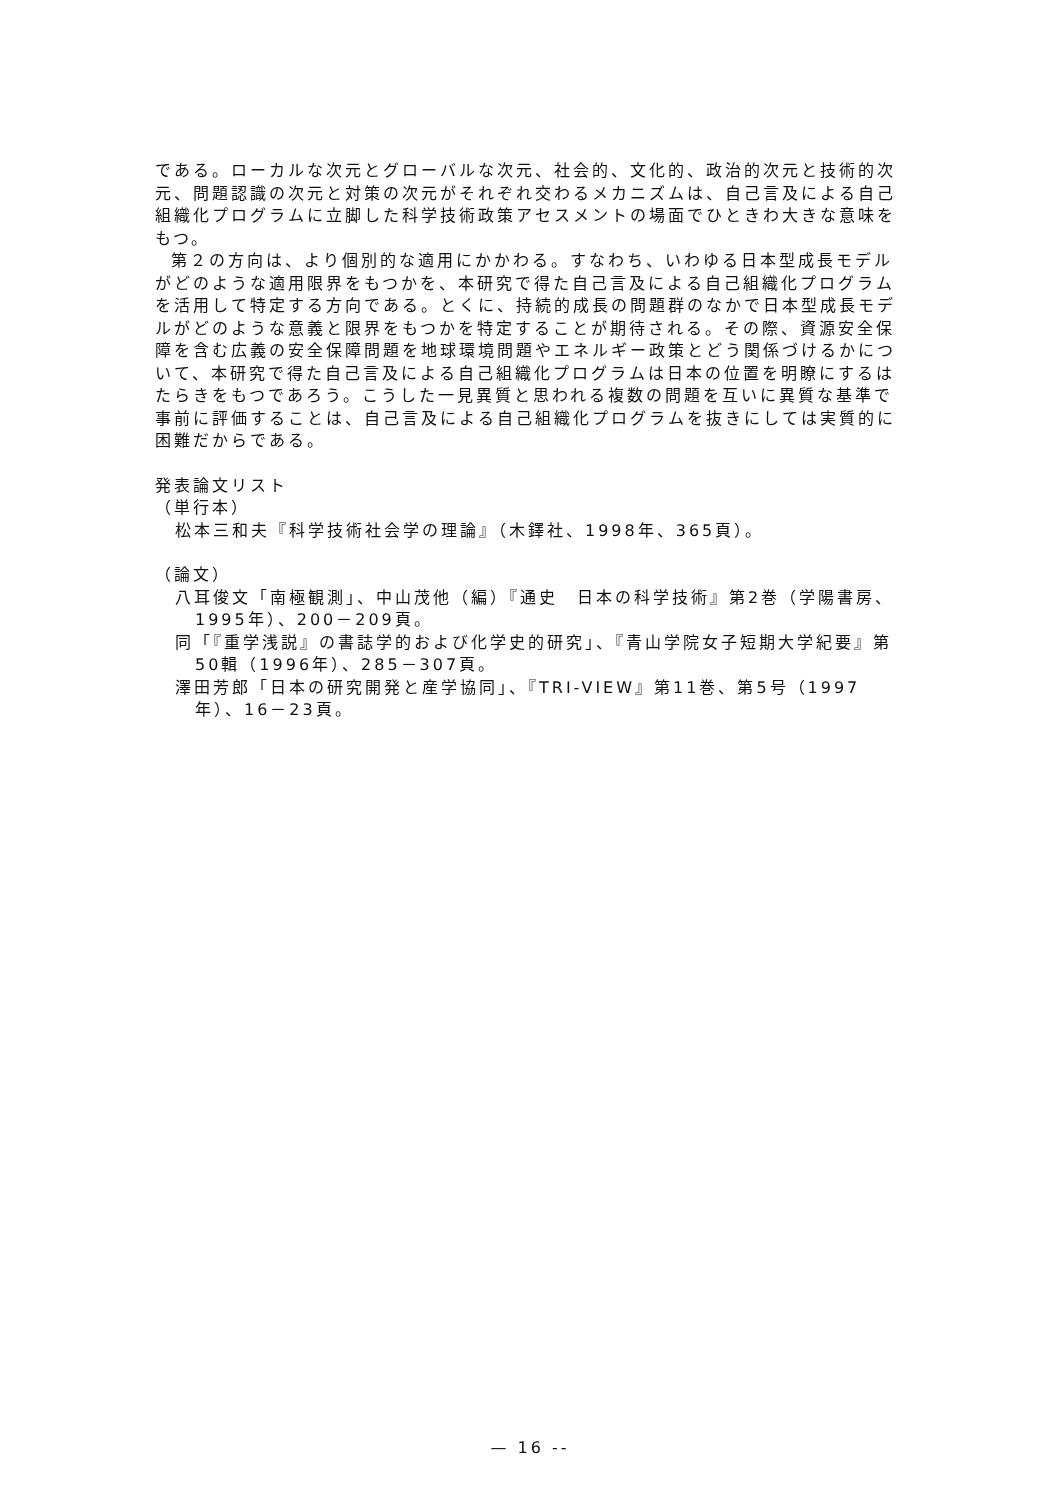である。ローカルな次元とグローバルな次元、社会的、文化的、政治的次元と技術的次元、問題認識の次元と対策の次元がそれぞれ交わるメカニズムは、自己言及による自己組織化プログラムに立脚した科学技術政策アセスメントの場面でひときわ大きな意味をもつ。
第２の方向は、より個別的な適用にかかわる。すなわち、いわゆる日本型成長モデルがどのような適用限界をもつかを、本研究で得た自己言及による自己組織化プログラムを活用して特定する方向である。とくに、持続的成長の問題群のなかで日本型成長モデルがどのような意義と限界をもつかを特定することが期待される。その際、資源安全保障を含む広義の安全保障問題を地球環境問題やエネルギー政策とどう関係づけるかについて、本研究で得た自己言及による自己組織化プログラムは日本の位置を明瞭にするはたらきをもつであろう。こうした一見異質と思われる複数の問題を互いに異質な基準で事前に評価することは、自己言及による自己組織化プログラムを抜きにしては実質的に困難だからである。
発表論文リスト
（単行本）
松本三和夫『科学技術社会学の理論』（木鐸社、1998年、365頁）。
（論文）
八耳俊文「南極観測」、中山茂他（編）『通史　日本の科学技術』第2巻（学陽書房、1995年）、200－209頁。
同「『重学浅説』の書誌学的および化学史的研究」、『青山学院女子短期大学紀要』第50輯（1996年）、285－307頁。
澤田芳郎「日本の研究開発と産学協同」、『TRI-VIEW』第11巻、第5号（1997年）、16－23頁。
— 16 --